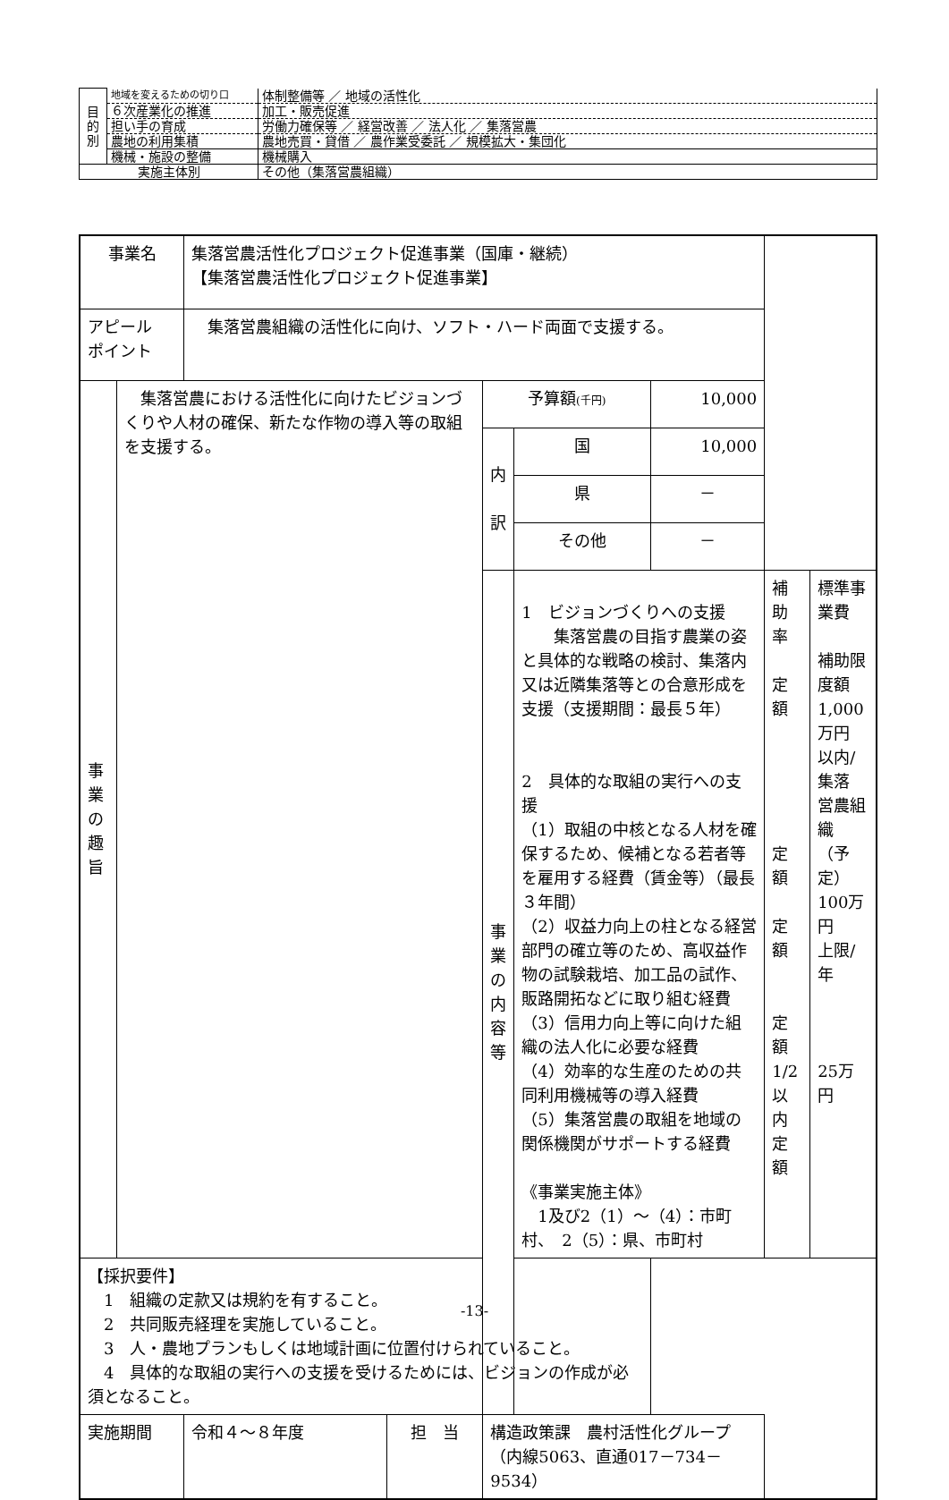| 目 的 別 | 地域を変えるための切り口 | 体制整備等 ／ 地域の活性化 |
| | ６次産業化の推進 | 加工・販売促進 |
| | 担い手の育成 | 労働力確保等 ／ 経営改善 ／ 法人化 ／ 集落営農 |
| | 農地の利用集積 | 農地売買・貸借 ／ 農作業受委託 ／ 規模拡大・集団化 |
| | 機械・施設の整備 | 機械購入 |
| 実施主体別 | | その他（集落営農組織） |
| 事業名 | | 集落営農活性化プロジェクト促進事業（国庫・継続） 【集落営農活性化プロジェクト促進事業】 | | | | | | |
| アピール ポイント | | 集落営農組織の活性化に向け、ソフト・ハード両面で支援する。 | | | | | | |
| 事 業 の 趣 旨 | 集落営農における活性化に向けたビジョンづくりや人材の確保、新たな作物の導入等の取組を支援する。 | | | 予算額 (千円) | | 10,000 | | |
| | | | | 内 訳 | 国 | 10,000 | | |
| | | | | | 県 | － | | |
| | | | | | その他 | － | | |
| | | | | 事 業 の 内 容 等 | 1 ビジョンづくりへの支援 集落営農の目指す農業の姿と具体的な戦略の検討、集落内又は近隣集落等との合意形成を支援（支援期間：最長５年） 2 具体的な取組の実行への支援 （1）取組の中核となる人材を確保するため、候補となる若者等を雇用する経費（賃金等）（最長３年間） （2）収益力向上の柱となる経営部門の確立等のため、高収益作物の試験栽培、加工品の試作、販路開拓などに取り組む経費 （3）信用力向上等に向けた組織の法人化に必要な経費 （4）効率的な生産のための共同利用機械等の導入経費 （5）集落営農の取組を地域の関係機関がサポートする経費 《事業実施主体》 1及び2（1）～（4）：市町村、 2（5）：県、市町村 | | 補助率 定額 定額 定額 定額 1/2以内 定額 | 標準事業費 補助限度額 1,000万円 以内/集落 営農組織 （予定） 100万円 上限/年 25万円 |
| 【採択要件】 1 組織の定款又は規約を有すること。 2 共同販売経理を実施していること。 3 人・農地プランもしくは地域計画に位置付けられていること。 4 具体的な取組の実行への支援を受けるためには、ビジョンの作成が必須となること。 | | | | | | | | |
| 実施期間 | | 令和４～８年度 | 担 当 | 構造政策課 農村活性化グループ （内線5063、直通017－734－9534） | | | | |
-13-